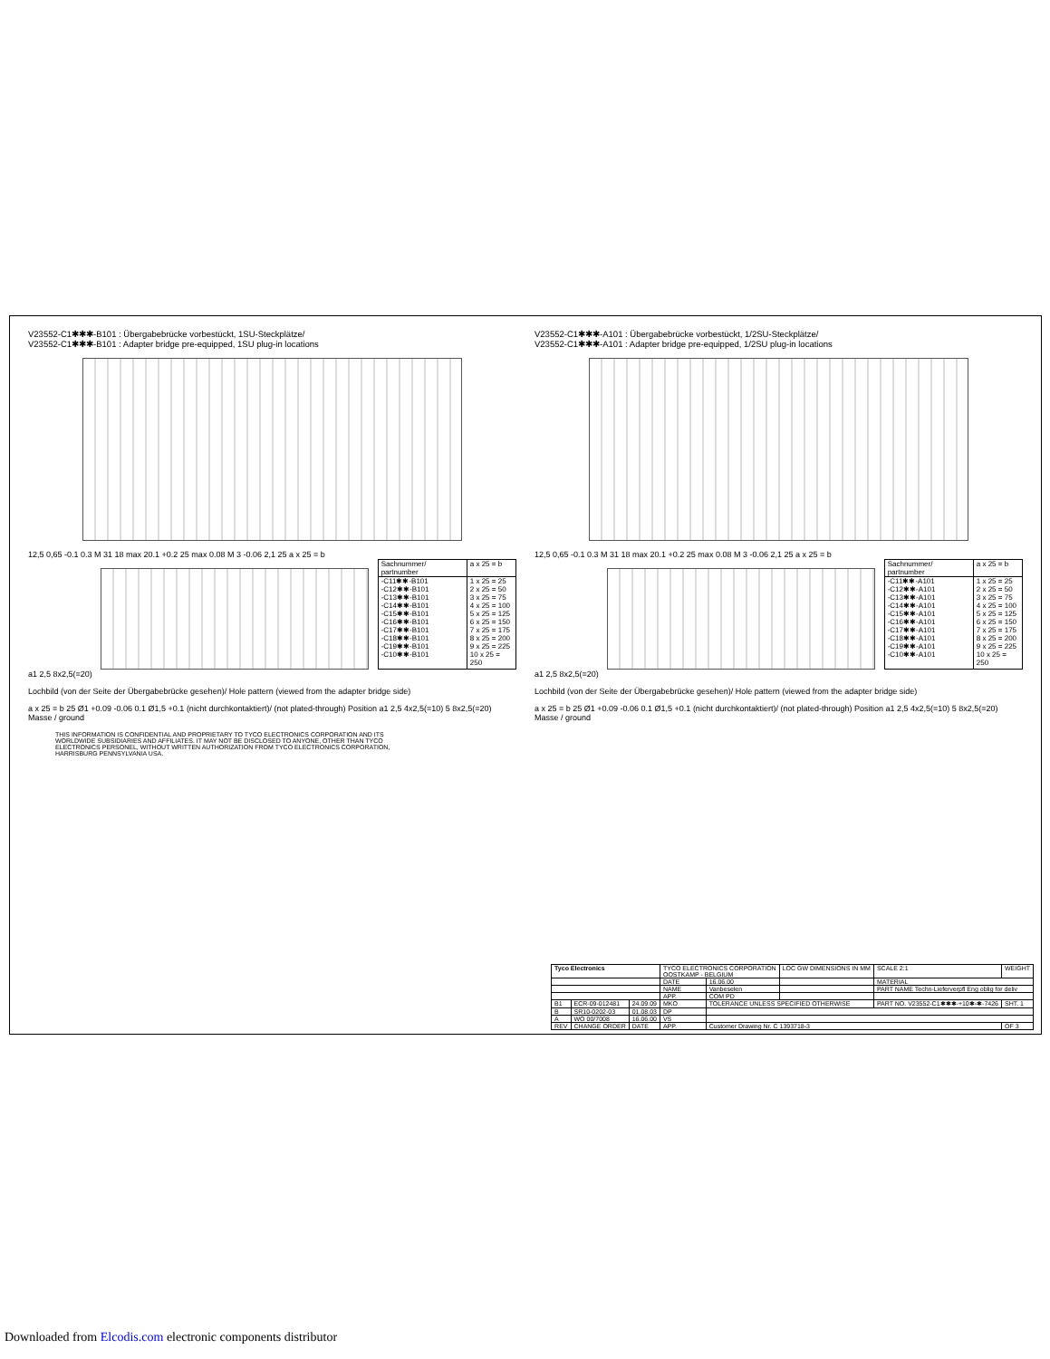V23552-C1✱✱✱-B101 : Übergabebrücke vorbestückt, 1SU-Steckplätze/
V23552-C1✱✱✱-B101 : Adapter bridge pre-equipped, 1SU plug-in locations
12,5 0,65 -0.1 0.3 M 31 18 max 20.1 +0.2 25 max 0.08 M 3 -0.06 2,1 25 a x 25 = b
| Sachnummer/ partnumber | a x 25 = b |
| --- | --- |
| -C11✱✱-B101 -C12✱✱-B101 -C13✱✱-B101 -C14✱✱-B101 -C15✱✱-B101 -C16✱✱-B101 -C17✱✱-B101 -C18✱✱-B101 -C19✱✱-B101 -C10✱✱-B101 | 1 x 25 = 25 2 x 25 = 50 3 x 25 = 75 4 x 25 = 100 5 x 25 = 125 6 x 25 = 150 7 x 25 = 175 8 x 25 = 200 9 x 25 = 225 10 x 25 = 250 |
a1 2,5 8x2,5(=20)
Lochbild (von der Seite der Übergabebrücke gesehen)/ Hole pattern (viewed from the adapter bridge side)
a x 25 = b 25 Ø1 +0.09 -0.06 0.1 Ø1,5 +0.1 (nicht durchkontaktiert)/ (not plated-through) Position a1 2,5 4x2,5(=10) 5 8x2,5(=20) Masse / ground
THIS INFORMATION IS CONFIDENTIAL AND PROPRIETARY TO TYCO ELECTRONICS CORPORATION AND ITS WORLDWIDE SUBSIDIARIES AND AFFILIATES. IT MAY NOT BE DISCLOSED TO ANYONE, OTHER THAN TYCO ELECTRONICS PERSONEL, WITHOUT WRITTEN AUTHORIZATION FROM TYCO ELECTRONICS CORPORATION, HARRISBURG PENNSYLVANIA USA.
V23552-C1✱✱✱-A101 : Übergabebrücke vorbestückt, 1/2SU-Steckplätze/
V23552-C1✱✱✱-A101 : Adapter bridge pre-equipped, 1/2SU plug-in locations
12,5 0,65 -0.1 0.3 M 31 18 max 20.1 +0.2 25 max 0.08 M 3 -0.06 2,1 25 a x 25 = b
| Sachnummer/ partnumber | a x 25 = b |
| --- | --- |
| -C11✱✱-A101 -C12✱✱-A101 -C13✱✱-A101 -C14✱✱-A101 -C15✱✱-A101 -C16✱✱-A101 -C17✱✱-A101 -C18✱✱-A101 -C19✱✱-A101 -C10✱✱-A101 | 1 x 25 = 25 2 x 25 = 50 3 x 25 = 75 4 x 25 = 100 5 x 25 = 125 6 x 25 = 150 7 x 25 = 175 8 x 25 = 200 9 x 25 = 225 10 x 25 = 250 |
a1 2,5 8x2,5(=20)
Lochbild (von der Seite der Übergabebrücke gesehen)/ Hole pattern (viewed from the adapter bridge side)
a x 25 = b 25 Ø1 +0.09 -0.06 0.1 Ø1,5 +0.1 (nicht durchkontaktiert)/ (not plated-through) Position a1 2,5 4x2,5(=10) 5 8x2,5(=20) Masse / ground
| Tyco Electronics | | | TYCO ELECTRONICS CORPORATION OOSTKAMP - BELGIUM | | LOC GW DIMENSIONS IN MM | SCALE 2:1 | WEIGHT |
| | | | DATE | 16.06.00 | | MATERIAL | |
| | | | NAME | Vanbeselen | | PART NAME Techn-Lieferverpfl Eng oblig for deliv | |
| | | | APP. | COM PD | | | |
| B1 | ECR-09-012481 | 24.09.09 | MKO | TOLERANCE UNLESS SPECIFIED OTHERWISE | | PART NO. V23552-C1✱✱✱-+10✱-✱-7426 | SHT. 1 |
| B | SR10-0202-03 | 01.08.03 | DP | | | | |
| A | WO 00/7008 | 16.06.00 | VS | | | | |
| REV | CHANGE ORDER | DATE | APP. | Customer Drawing Nr. C 1393718-3 | | | OF 3 |
Downloaded from Elcodis.com electronic components distributor